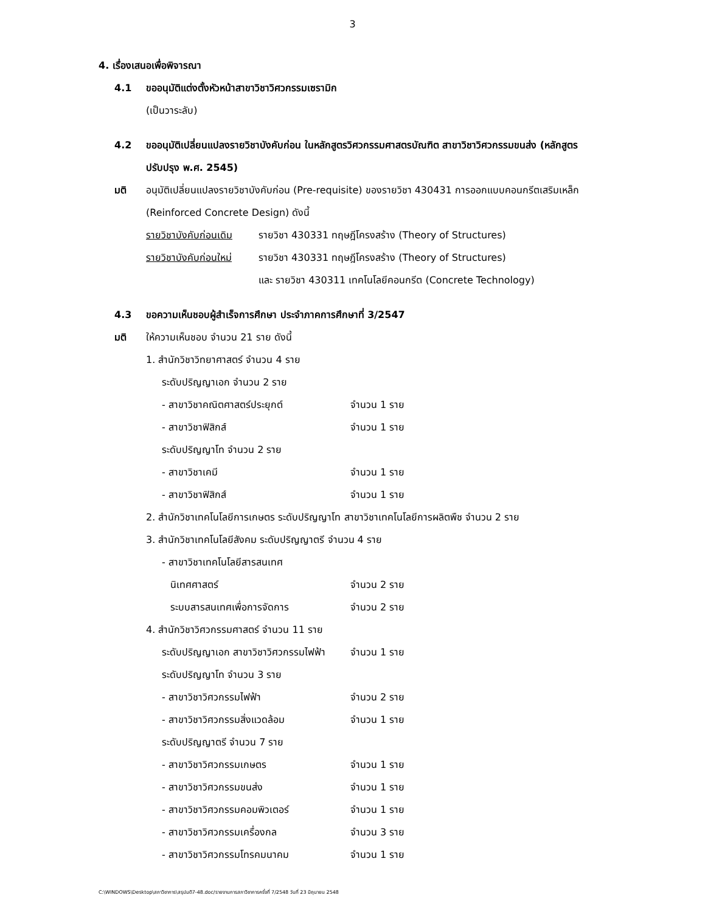3
4. เรื่องเสนอเพื่อพิจารณา
4.1 ขออนุมัติแต่งตั้งหัวหน้าสาขาวิชาวิศวกรรมเซรามิก
(เป็นวาระลับ)
4.2 ขออนุมัติเปลี่ยนแปลงรายวิชาบังคับก่อน ในหลักสูตรวิศวกรรมศาสตรบัณฑิต สาขาวิชาวิศวกรรมขนส่ง (หลักสูตร
ปรับปรุง พ.ศ. 2545)
มติ อนุมัติเปลี่ยนแปลงรายวิชาบังคับก่อน (Pre-requisite) ของรายวิชา 430431 การออกแบบคอนกรีตเสริมเหล็ก
(Reinforced Concrete Design) ดังนี้
รายวิชาบังคับก่อนเดิม รายวิชา 430331 ทฤษฎีโครงสร้าง (Theory of Structures)
รายวิชาบังคับก่อนใหม่ รายวิชา 430331 ทฤษฎีโครงสร้าง (Theory of Structures)
และ รายวิชา 430311 เทคโนโลยีคอนกรีต (Concrete Technology)
4.3 ขอความเห็นชอบผู้สำเร็จการศึกษา ประจำภาคการศึกษาที่ 3/2547
มติ ให้ความเห็นชอบ จำนวน 21 ราย ดังนี้
1. สำนักวิชาวิทยาศาสตร์ จำนวน 4 ราย
ระดับปริญญาเอก จำนวน 2 ราย
- สาขาวิชาคณิตศาสตร์ประยุกต์ จำนวน 1 ราย
- สาขาวิชาฟิสิกส์ จำนวน 1 ราย
ระดับปริญญาโท จำนวน 2 ราย
- สาขาวิชาเคมี จำนวน 1 ราย
- สาขาวิชาฟิสิกส์ จำนวน 1 ราย
2. สำนักวิชาเทคโนโลยีการเกษตร ระดับปริญญาโท สาขาวิชาเทคโนโลยีการผลิตพืช จำนวน 2 ราย
3. สำนักวิชาเทคโนโลยีสังคม ระดับปริญญาตรี จำนวน 4 ราย
- สาขาวิชาเทคโนโลยีสารสนเทศ
นิเทศศาสตร์ จำนวน 2 ราย
ระบบสารสนเทศเพื่อการจัดการ จำนวน 2 ราย
4. สำนักวิชาวิศวกรรมศาสตร์ จำนวน 11 ราย
ระดับปริญญาเอก สาขาวิชาวิศวกรรมไฟฟ้า จำนวน 1 ราย
ระดับปริญญาโท จำนวน 3 ราย
- สาขาวิชาวิศวกรรมไฟฟ้า จำนวน 2 ราย
- สาขาวิชาวิศวกรรมสิ่งแวดล้อม จำนวน 1 ราย
ระดับปริญญาตรี จำนวน 7 ราย
- สาขาวิชาวิศวกรรมเกษตร จำนวน 1 ราย
- สาขาวิชาวิศวกรรมขนส่ง จำนวน 1 ราย
- สาขาวิชาวิศวกรรมคอมพิวเตอร์ จำนวน 1 ราย
- สาขาวิชาวิศวกรรมเครื่องกล จำนวน 3 ราย
- สาขาวิชาวิศวกรรมโทรคมนาคม จำนวน 1 ราย
C:\WINDOWS\Desktop\สภาวิชาการ\สรุปมติ7-48.doc/รายงานการสภาวิชาการครั้งที่ 7/2548 วันที่ 23 มิถุนายน 2548